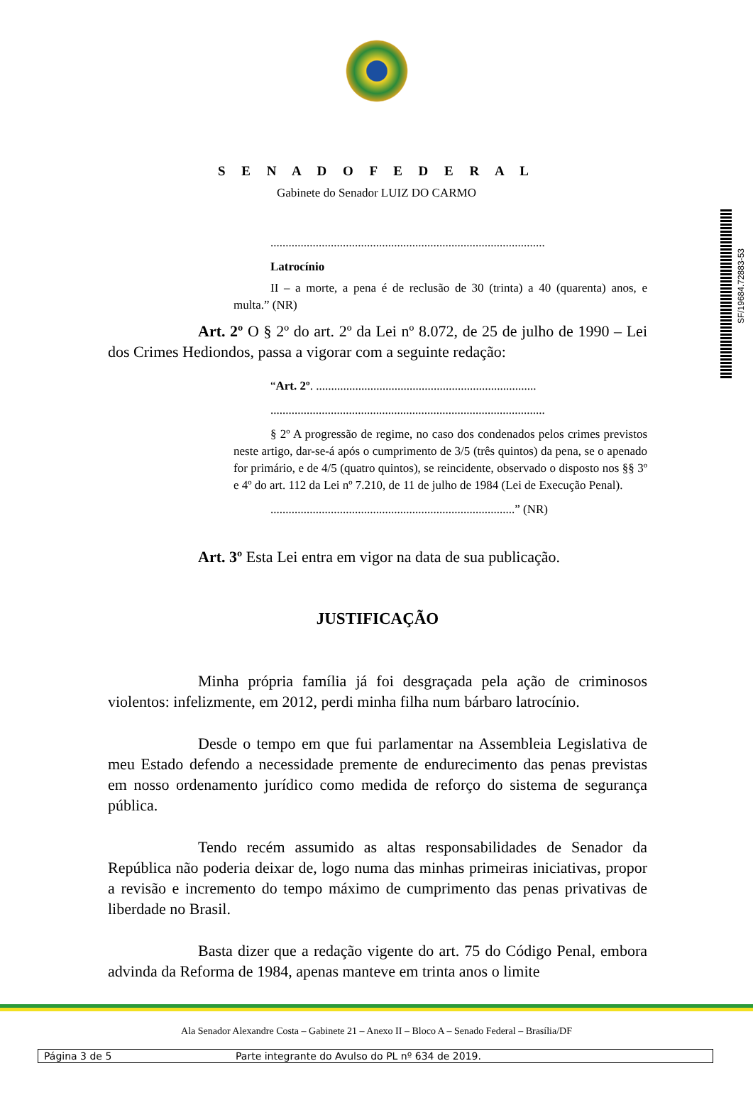S E N A D O F E D E R A L
Gabinete do Senador LUIZ DO CARMO
SF/19684.72883-53
...........................................................................................
Latrocínio
II – a morte, a pena é de reclusão de 30 (trinta) a 40 (quarenta) anos, e multa.” (NR)
Art. 2º O § 2º do art. 2º da Lei nº 8.072, de 25 de julho de 1990 – Lei dos Crimes Hediondos, passa a vigorar com a seguinte redação:
“Art. 2º. .........................................................................
...........................................................................................
§ 2º A progressão de regime, no caso dos condenados pelos crimes previstos neste artigo, dar-se-á após o cumprimento de 3/5 (três quintos) da pena, se o apenado for primário, e de 4/5 (quatro quintos), se reincidente, observado o disposto nos §§ 3º e 4º do art. 112 da Lei nº 7.210, de 11 de julho de 1984 (Lei de Execução Penal).
.................................................................................” (NR)
Art. 3º Esta Lei entra em vigor na data de sua publicação.
JUSTIFICAÇÃO
Minha própria família já foi desgraçada pela ação de criminosos violentos: infelizmente, em 2012, perdi minha filha num bárbaro latrocínio.
Desde o tempo em que fui parlamentar na Assembleia Legislativa de meu Estado defendo a necessidade premente de endurecimento das penas previstas em nosso ordenamento jurídico como medida de reforço do sistema de segurança pública.
Tendo recém assumido as altas responsabilidades de Senador da República não poderia deixar de, logo numa das minhas primeiras iniciativas, propor a revisão e incremento do tempo máximo de cumprimento das penas privativas de liberdade no Brasil.
Basta dizer que a redação vigente do art. 75 do Código Penal, embora advinda da Reforma de 1984, apenas manteve em trinta anos o limite
Ala Senador Alexandre Costa – Gabinete 21 – Anexo II – Bloco A – Senado Federal – Brasília/DF
Página 3 de 5 Parte integrante do Avulso do PL nº 634 de 2019.